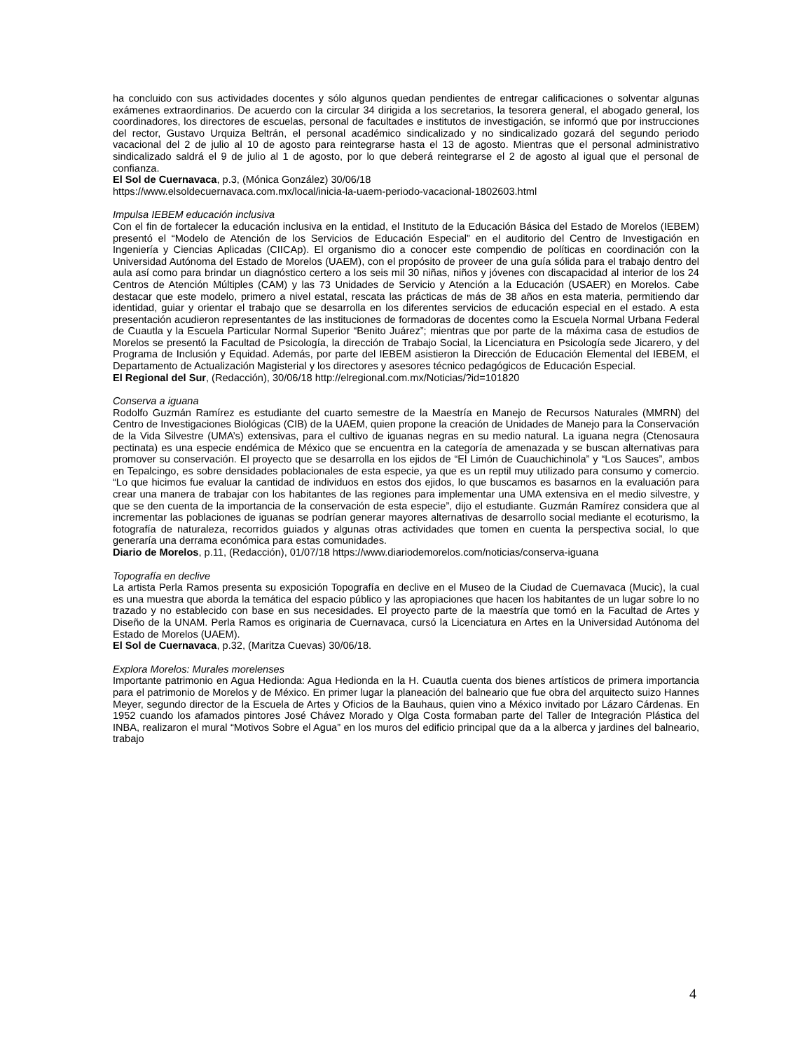ha concluido con sus actividades docentes y sólo algunos quedan pendientes de entregar calificaciones o solventar algunas exámenes extraordinarios. De acuerdo con la circular 34 dirigida a los secretarios, la tesorera general, el abogado general, los coordinadores, los directores de escuelas, personal de facultades e institutos de investigación, se informó que por instrucciones del rector, Gustavo Urquiza Beltrán, el personal académico sindicalizado y no sindicalizado gozará del segundo periodo vacacional del 2 de julio al 10 de agosto para reintegrarse hasta el 13 de agosto. Mientras que el personal administrativo sindicalizado saldrá el 9 de julio al 1 de agosto, por lo que deberá reintegrarse el 2 de agosto al igual que el personal de confianza.
El Sol de Cuernavaca, p.3, (Mónica González) 30/06/18
https://www.elsoldecuernavaca.com.mx/local/inicia-la-uaem-periodo-vacacional-1802603.html
Impulsa IEBEM educación inclusiva
Con el fin de fortalecer la educación inclusiva en la entidad, el Instituto de la Educación Básica del Estado de Morelos (IEBEM) presentó el “Modelo de Atención de los Servicios de Educación Especial” en el auditorio del Centro de Investigación en Ingeniería y Ciencias Aplicadas (CIICAp). El organismo dio a conocer este compendio de políticas en coordinación con la Universidad Autónoma del Estado de Morelos (UAEM), con el propósito de proveer de una guía sólida para el trabajo dentro del aula así como para brindar un diagnóstico certero a los seis mil 30 niñas, niños y jóvenes con discapacidad al interior de los 24 Centros de Atención Múltiples (CAM) y las 73 Unidades de Servicio y Atención a la Educación (USAER) en Morelos. Cabe destacar que este modelo, primero a nivel estatal, rescata las prácticas de más de 38 años en esta materia, permitiendo dar identidad, guiar y orientar el trabajo que se desarrolla en los diferentes servicios de educación especial en el estado. A esta presentación acudieron representantes de las instituciones de formadoras de docentes como la Escuela Normal Urbana Federal de Cuautla y la Escuela Particular Normal Superior “Benito Juárez”; mientras que por parte de la máxima casa de estudios de Morelos se presentó la Facultad de Psicología, la dirección de Trabajo Social, la Licenciatura en Psicología sede Jicarero, y del Programa de Inclusión y Equidad. Además, por parte del IEBEM asistieron la Dirección de Educación Elemental del IEBEM, el Departamento de Actualización Magisterial y los directores y asesores técnico pedagógicos de Educación Especial.
El Regional del Sur, (Redacción), 30/06/18 http://elregional.com.mx/Noticias/?id=101820
Conserva a iguana
Rodolfo Guzmán Ramírez es estudiante del cuarto semestre de la Maestría en Manejo de Recursos Naturales (MMRN) del Centro de Investigaciones Biológicas (CIB) de la UAEM, quien propone la creación de Unidades de Manejo para la Conservación de la Vida Silvestre (UMA’s) extensivas, para el cultivo de iguanas negras en su medio natural. La iguana negra (Ctenosaura pectinata) es una especie endémica de México que se encuentra en la categoría de amenazada y se buscan alternativas para promover su conservación. El proyecto que se desarrolla en los ejidos de “El Limón de Cuauchichinola” y “Los Sauces”, ambos en Tepalcingo, es sobre densidades poblacionales de esta especie, ya que es un reptil muy utilizado para consumo y comercio. “Lo que hicimos fue evaluar la cantidad de individuos en estos dos ejidos, lo que buscamos es basarnos en la evaluación para crear una manera de trabajar con los habitantes de las regiones para implementar una UMA extensiva en el medio silvestre, y que se den cuenta de la importancia de la conservación de esta especie”, dijo el estudiante. Guzmán Ramírez considera que al incrementar las poblaciones de iguanas se podrían generar mayores alternativas de desarrollo social mediante el ecoturismo, la fotografía de naturaleza, recorridos guiados y algunas otras actividades que tomen en cuenta la perspectiva social, lo que generaría una derrama económica para estas comunidades.
Diario de Morelos, p.11, (Redacción), 01/07/18 https://www.diariodemorelos.com/noticias/conserva-iguana
Topografía en declive
La artista Perla Ramos presenta su exposición Topografía en declive en el Museo de la Ciudad de Cuernavaca (Mucic), la cual es una muestra que aborda la temática del espacio público y las apropiaciones que hacen los habitantes de un lugar sobre lo no trazado y no establecido con base en sus necesidades. El proyecto parte de la maestría que tomó en la Facultad de Artes y Diseño de la UNAM. Perla Ramos es originaria de Cuernavaca, cursó la Licenciatura en Artes en la Universidad Autónoma del Estado de Morelos (UAEM).
El Sol de Cuernavaca, p.32, (Maritza Cuevas) 30/06/18.
Explora Morelos: Murales morelenses
Importante patrimonio en Agua Hedionda: Agua Hedionda en la H. Cuautla cuenta dos bienes artísticos de primera importancia para el patrimonio de Morelos y de México. En primer lugar la planeación del balneario que fue obra del arquitecto suizo Hannes Meyer, segundo director de la Escuela de Artes y Oficios de la Bauhaus, quien vino a México invitado por Lázaro Cárdenas. En 1952 cuando los afamados pintores José Chávez Morado y Olga Costa formaban parte del Taller de Integración Plástica del INBA, realizaron el mural “Motivos Sobre el Agua” en los muros del edificio principal que da a la alberca y jardines del balneario, trabajo
4